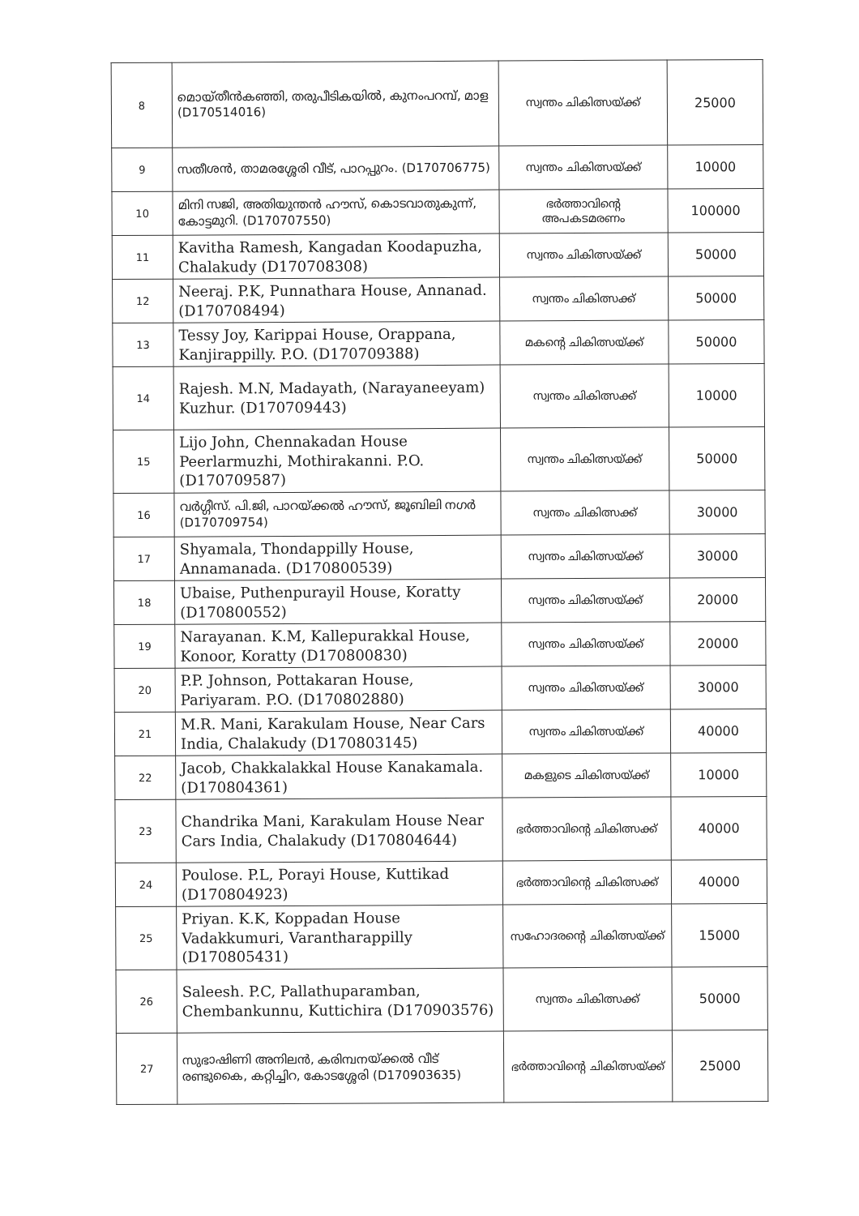| 8 | മൊയ്തീൻകഞ്ഞി, തരുപീടികയിൽ, കുനംപറമ്പ്, മാള (D170514016) | സ്വന്തം ചികിത്സയ്ക്ക് | 25000 |
| 9 | സതീശൻ, താമരശ്ശേരി വീട്, പാറപ്പുറം. (D170706775) | സ്വന്തം ചികിത്സയ്ക്ക് | 10000 |
| 10 | മിനി സജി, അതിയുന്തൻ ഹൗസ്, കൊടവാതുകുന്ന്, കോട്ടമുറി. (D170707550) | ഭർത്താവിന്റെ അപകടമരണം | 100000 |
| 11 | Kavitha Ramesh, Kangadan Koodapuzha, Chalakudy (D170708308) | സ്വന്തം ചികിത്സയ്ക്ക് | 50000 |
| 12 | Neeraj. P.K, Punnathara House, Annanad. (D170708494) | സ്വന്തം ചികിത്സക്ക് | 50000 |
| 13 | Tessy Joy, Karippai House, Orappana, Kanjirappilly. P.O. (D170709388) | മകന്റെ ചികിത്സയ്ക്ക് | 50000 |
| 14 | Rajesh. M.N, Madayath, (Narayaneeyam) Kuzhur. (D170709443) | സ്വന്തം ചികിത്സക്ക് | 10000 |
| 15 | Lijo John, Chennakadan House Peerlarmuzhi, Mothirakanni. P.O. (D170709587) | സ്വന്തം ചികിത്സയ്ക്ക് | 50000 |
| 16 | വർഗ്ഗീസ്. പി.ജി, പാറയ്ക്കൽ ഹൗസ്, ജൂബിലി നഗർ (D170709754) | സ്വന്തം ചികിത്സക്ക് | 30000 |
| 17 | Shyamala, Thondappilly House, Annamanada. (D170800539) | സ്വന്തം ചികിത്സയ്ക്ക് | 30000 |
| 18 | Ubaise, Puthenpurayil House, Koratty (D170800552) | സ്വന്തം ചികിത്സയ്ക്ക് | 20000 |
| 19 | Narayanan. K.M, Kallepurakkal House, Konoor, Koratty (D170800830) | സ്വന്തം ചികിത്സയ്ക്ക് | 20000 |
| 20 | P.P. Johnson, Pottakaran House, Pariyaram. P.O. (D170802880) | സ്വന്തം ചികിത്സയ്ക്ക് | 30000 |
| 21 | M.R. Mani, Karakulam House, Near Cars India, Chalakudy (D170803145) | സ്വന്തം ചികിത്സയ്ക്ക് | 40000 |
| 22 | Jacob, Chakkalakkal House Kanakamala. (D170804361) | മകളുടെ ചികിത്സയ്ക്ക് | 10000 |
| 23 | Chandrika Mani, Karakulam House Near Cars India, Chalakudy (D170804644) | ഭർത്താവിന്റെ ചികിത്സക്ക് | 40000 |
| 24 | Poulose. P.L, Porayi House, Kuttikad (D170804923) | ഭർത്താവിന്റെ ചികിത്സക്ക് | 40000 |
| 25 | Priyan. K.K, Koppadan House Vadakkumuri, Varantharappilly (D170805431) | സഹോദരന്റെ ചികിത്സയ്ക്ക് | 15000 |
| 26 | Saleesh. P.C, Pallathuparamban, Chembankunnu, Kuttichira (D170903576) | സ്വന്തം ചികിത്സക്ക് | 50000 |
| 27 | സുഭാഷിണി അനിലൻ, കരിമ്പനയ്ക്കൽ വീട് രണ്ടുകൈ, കറ്റിച്ചിറ, കോടശ്ശേരി (D170903635) | ഭർത്താവിന്റെ ചികിത്സയ്ക്ക് | 25000 |